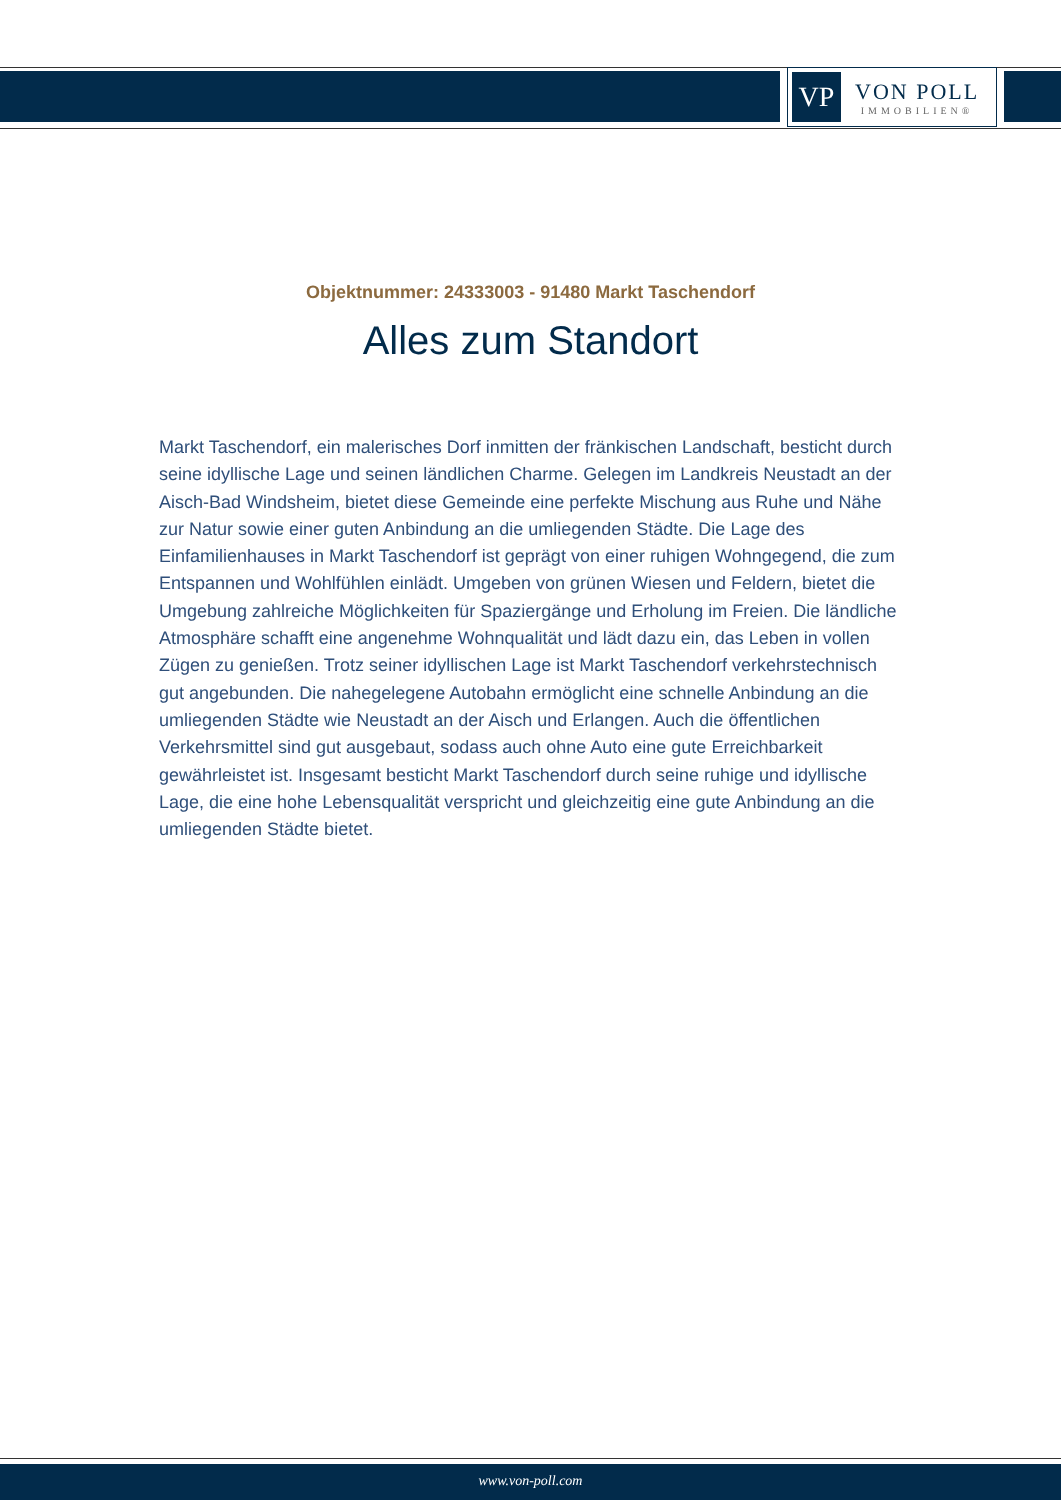VP
VON POLL
IMMOBILIEN®
Objektnummer: 24333003 - 91480 Markt Taschendorf
Alles zum Standort
Markt Taschendorf, ein malerisches Dorf inmitten der fränkischen Landschaft, besticht durch seine idyllische Lage und seinen ländlichen Charme. Gelegen im Landkreis Neustadt an der Aisch-Bad Windsheim, bietet diese Gemeinde eine perfekte Mischung aus Ruhe und Nähe zur Natur sowie einer guten Anbindung an die umliegenden Städte. Die Lage des Einfamilienhauses in Markt Taschendorf ist geprägt von einer ruhigen Wohngegend, die zum Entspannen und Wohlfühlen einlädt. Umgeben von grünen Wiesen und Feldern, bietet die Umgebung zahlreiche Möglichkeiten für Spaziergänge und Erholung im Freien. Die ländliche Atmosphäre schafft eine angenehme Wohnqualität und lädt dazu ein, das Leben in vollen Zügen zu genießen. Trotz seiner idyllischen Lage ist Markt Taschendorf verkehrstechnisch gut angebunden. Die nahegelegene Autobahn ermöglicht eine schnelle Anbindung an die umliegenden Städte wie Neustadt an der Aisch und Erlangen. Auch die öffentlichen Verkehrsmittel sind gut ausgebaut, sodass auch ohne Auto eine gute Erreichbarkeit gewährleistet ist. Insgesamt besticht Markt Taschendorf durch seine ruhige und idyllische Lage, die eine hohe Lebensqualität verspricht und gleichzeitig eine gute Anbindung an die umliegenden Städte bietet.
www.von-poll.com